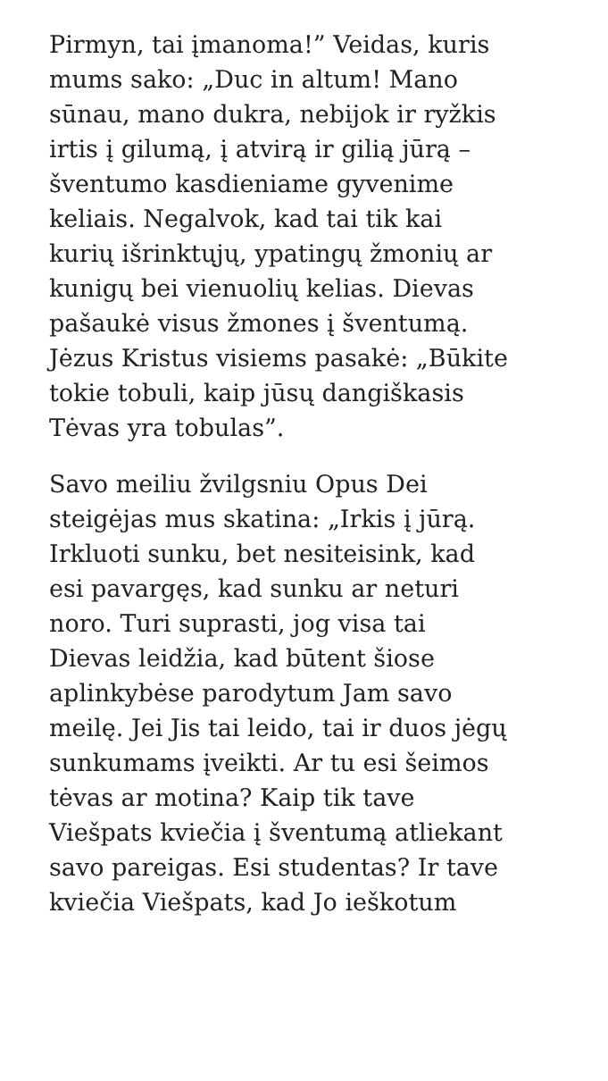Pirmyn, tai įmanoma!” Veidas, kuris
mums sako: „Duc in altum! Mano
sūnau, mano dukra, nebijok ir ryžkis
irtis į gilumą, į atvirą ir gilią jūrą –
šventumo kasdieniame gyvenime
keliais. Negalvok, kad tai tik kai
kurių išrinktųjų, ypatingų žmonių ar
kunigų bei vienuolių kelias. Dievas
pašaukė visus žmones į šventumą.
Jėzus Kristus visiems pasakė: „Būkite
tokie tobuli, kaip jūsų dangiškasis
Tėvas yra tobulas”.
Savo meiliu žvilgsniu Opus Dei
steigėjas mus skatina: „Irkis į jūrą.
Irkluoti sunku, bet nesiteisink, kad
esi pavargęs, kad sunku ar neturi
noro. Turi suprasti, jog visa tai
Dievas leidžia, kad būtent šiose
aplinkybėse parodytum Jam savo
meilę. Jei Jis tai leido, tai ir duos jėgų
sunkumams įveikti. Ar tu esi šeimos
tėvas ar motina? Kaip tik tave
Viešpats kviečia į šventumą atliekant
savo pareigas. Esi studentas? Ir tave
kviečia Viešpats, kad Jo ieškotum